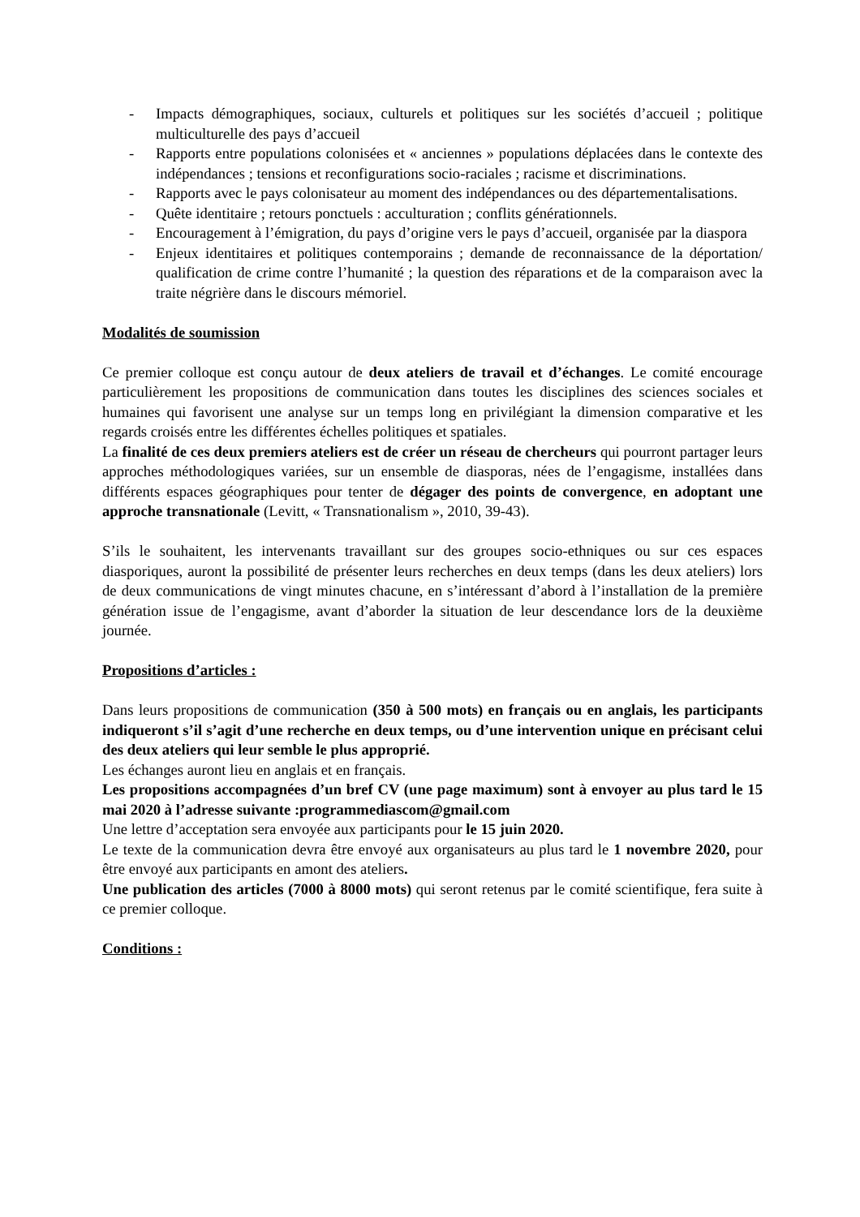- Impacts démographiques, sociaux, culturels et politiques sur les sociétés d’accueil ; politique multiculturelle des pays d’accueil
- Rapports entre populations colonisées et « anciennes » populations déplacées dans le contexte des indépendances ; tensions et reconfigurations socio-raciales ; racisme et discriminations.
- Rapports avec le pays colonisateur au moment des indépendances ou des départementalisations.
- Quête identitaire ; retours ponctuels : acculturation ; conflits générationnels.
- Encouragement à l’émigration, du pays d’origine vers le pays d’accueil, organisée par la diaspora
- Enjeux identitaires et politiques contemporains ; demande de reconnaissance de la déportation/ qualification de crime contre l’humanité ; la question des réparations et de la comparaison avec la traite négrière dans le discours mémoriel.
Modalités de soumission
Ce premier colloque est conçu autour de deux ateliers de travail et d’échanges. Le comité encourage particulièrement les propositions de communication dans toutes les disciplines des sciences sociales et humaines qui favorisent une analyse sur un temps long en privilégiant la dimension comparative et les regards croisés entre les différentes échelles politiques et spatiales.
La finalité de ces deux premiers ateliers est de créer un réseau de chercheurs qui pourront partager leurs approches méthodologiques variées, sur un ensemble de diasporas, nées de l’engagisme, installées dans différents espaces géographiques pour tenter de dégager des points de convergence, en adoptant une approche transnationale (Levitt, « Transnationalism », 2010, 39-43).
S’ils le souhaitent, les intervenants travaillant sur des groupes socio-ethniques ou sur ces espaces diasporiques, auront la possibilité de présenter leurs recherches en deux temps (dans les deux ateliers) lors de deux communications de vingt minutes chacune, en s’intéressant d’abord à l’installation de la première génération issue de l’engagisme, avant d’aborder la situation de leur descendance lors de la deuxième journée.
Propositions d’articles :
Dans leurs propositions de communication (350 à 500 mots) en français ou en anglais, les participants indiqueront s’il s’agit d’une recherche en deux temps, ou d’une intervention unique en précisant celui des deux ateliers qui leur semble le plus approprié.
Les échanges auront lieu en anglais et en français.
Les propositions accompagnées d’un bref CV (une page maximum) sont à envoyer au plus tard le 15 mai 2020 à l’adresse suivante :programmediascom@gmail.com
Une lettre d’acceptation sera envoyée aux participants pour le 15 juin 2020.
Le texte de la communication devra être envoyé aux organisateurs au plus tard le 1 novembre 2020, pour être envoyé aux participants en amont des ateliers.
Une publication des articles (7000 à 8000 mots) qui seront retenus par le comité scientifique, fera suite à ce premier colloque.
Conditions :